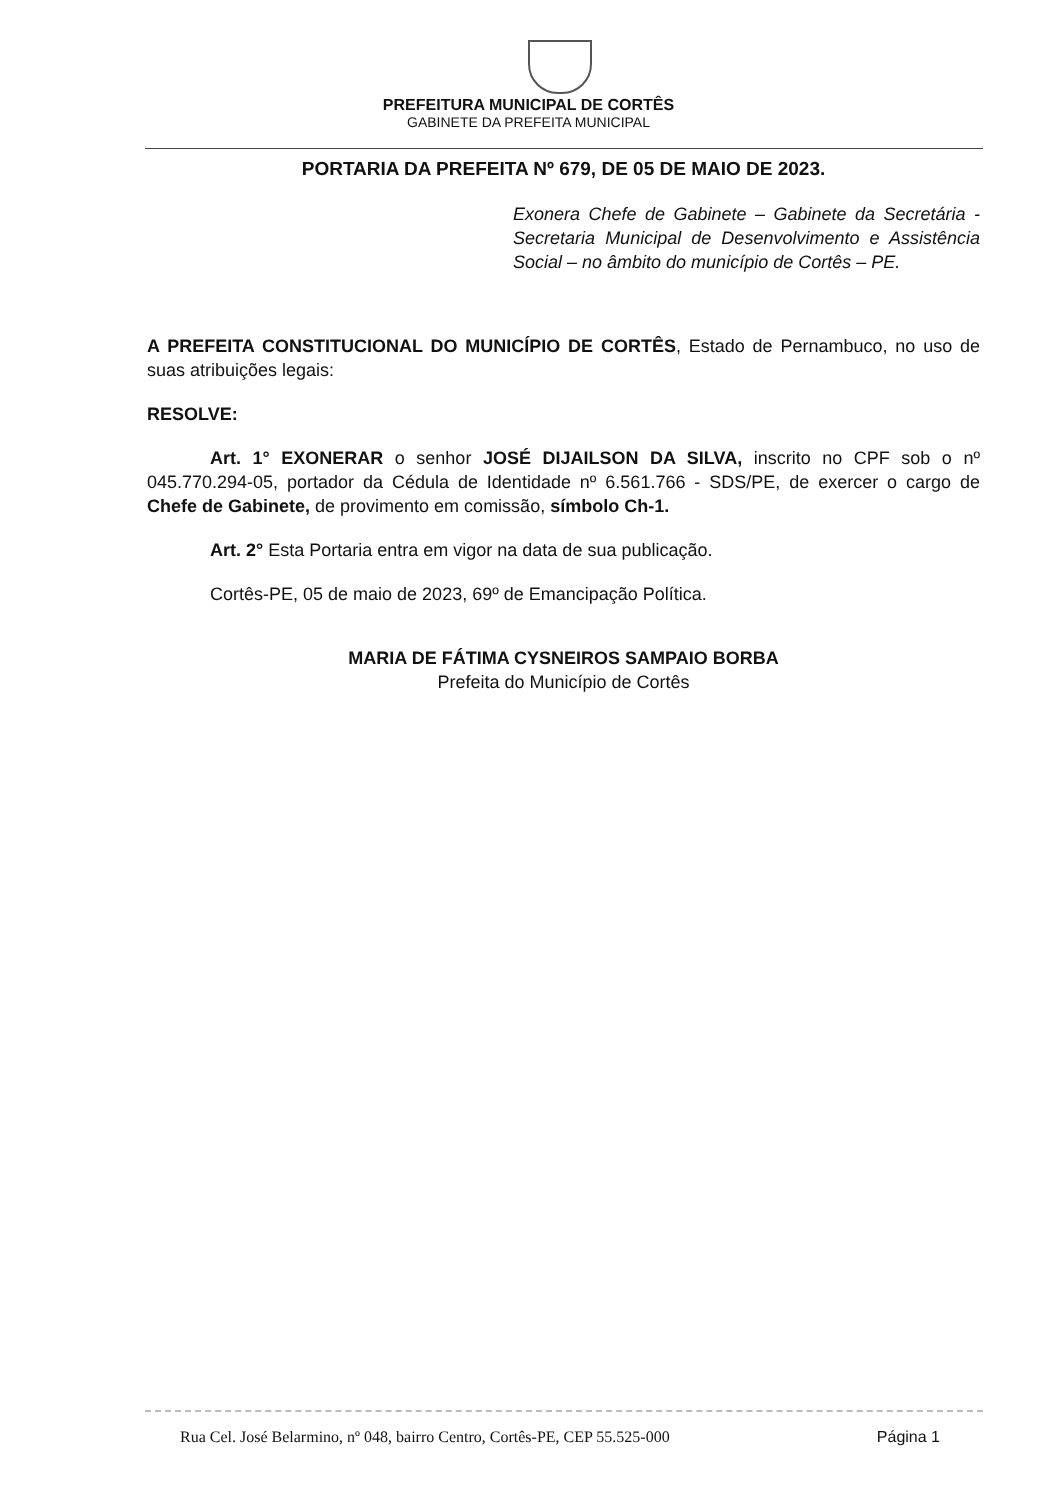PREFEITURA MUNICIPAL DE CORTÊS
GABINETE DA PREFEITA MUNICIPAL
PORTARIA DA PREFEITA Nº 679, DE 05 DE MAIO DE 2023.
Exonera Chefe de Gabinete – Gabinete da Secretária - Secretaria Municipal de Desenvolvimento e Assistência Social – no âmbito do município de Cortês – PE.
A PREFEITA CONSTITUCIONAL DO MUNICÍPIO DE CORTÊS, Estado de Pernambuco, no uso de suas atribuições legais:
RESOLVE:
Art. 1° EXONERAR o senhor JOSÉ DIJAILSON DA SILVA, inscrito no CPF sob o nº 045.770.294-05, portador da Cédula de Identidade nº 6.561.766 - SDS/PE, de exercer o cargo de Chefe de Gabinete, de provimento em comissão, símbolo Ch-1.
Art. 2° Esta Portaria entra em vigor na data de sua publicação.
Cortês-PE, 05 de maio de 2023, 69º de Emancipação Política.
MARIA DE FÁTIMA CYSNEIROS SAMPAIO BORBA
Prefeita do Município de Cortês
Rua Cel. José Belarmino, nº 048, bairro Centro, Cortês-PE, CEP 55.525-000 Página 1